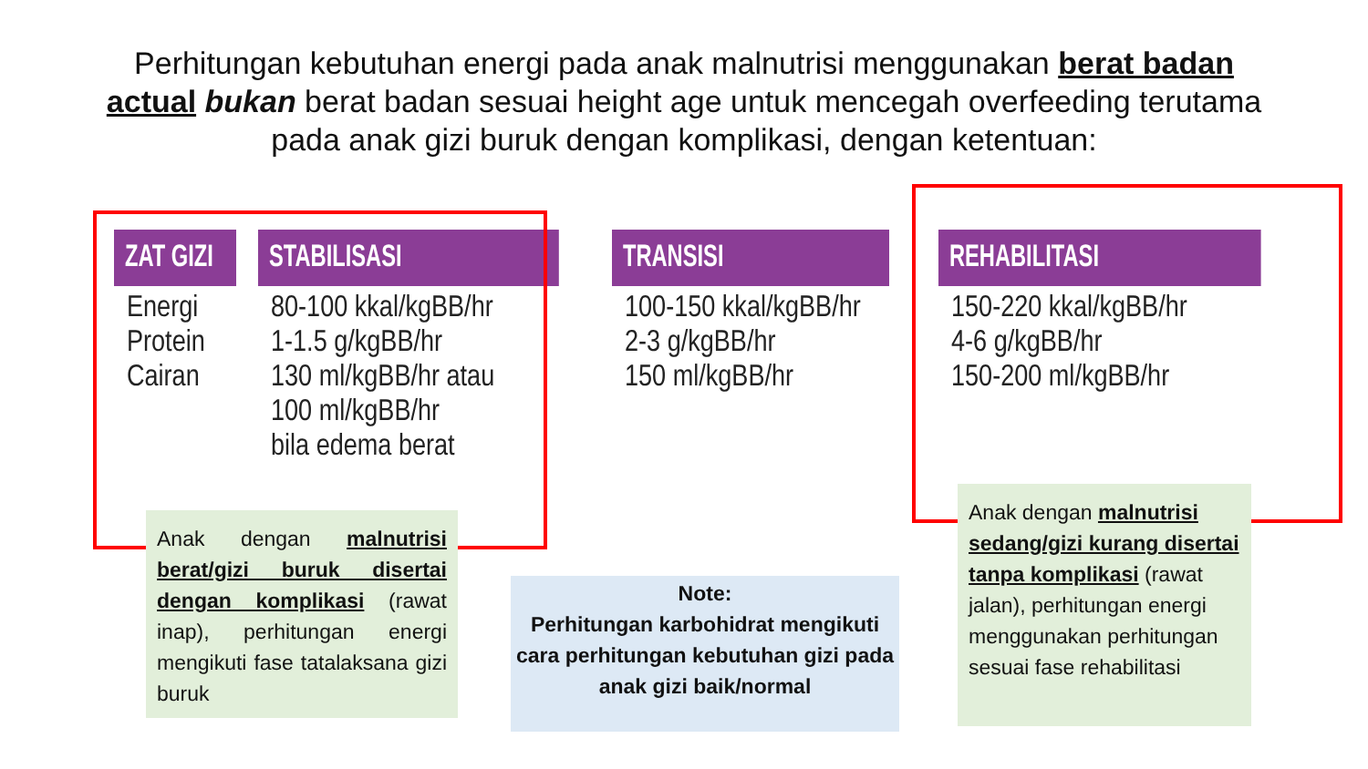Perhitungan kebutuhan energi pada anak malnutrisi menggunakan berat badan actual bukan berat badan sesuai height age untuk mencegah overfeeding terutama pada anak gizi buruk dengan komplikasi, dengan ketentuan:
| ZAT GIZI | STABILISASI | TRANSISI | REHABILITASI |
| --- | --- | --- | --- |
| Energi Protein Cairan | 80-100 kkal/kgBB/hr 1-1.5 g/kgBB/hr 130 ml/kgBB/hr atau 100 ml/kgBB/hr bila edema berat | 100-150 kkal/kgBB/hr 2-3 g/kgBB/hr 150 ml/kgBB/hr | 150-220 kkal/kgBB/hr 4-6 g/kgBB/hr 150-200 ml/kgBB/hr |
Anak dengan malnutrisi berat/gizi buruk disertai dengan komplikasi (rawat inap), perhitungan energi mengikuti fase tatalaksana gizi buruk
Note:
Perhitungan karbohidrat mengikuti cara perhitungan kebutuhan gizi pada anak gizi baik/normal
Anak dengan malnutrisi sedang/gizi kurang disertai tanpa komplikasi (rawat jalan), perhitungan energi menggunakan perhitungan sesuai fase rehabilitasi